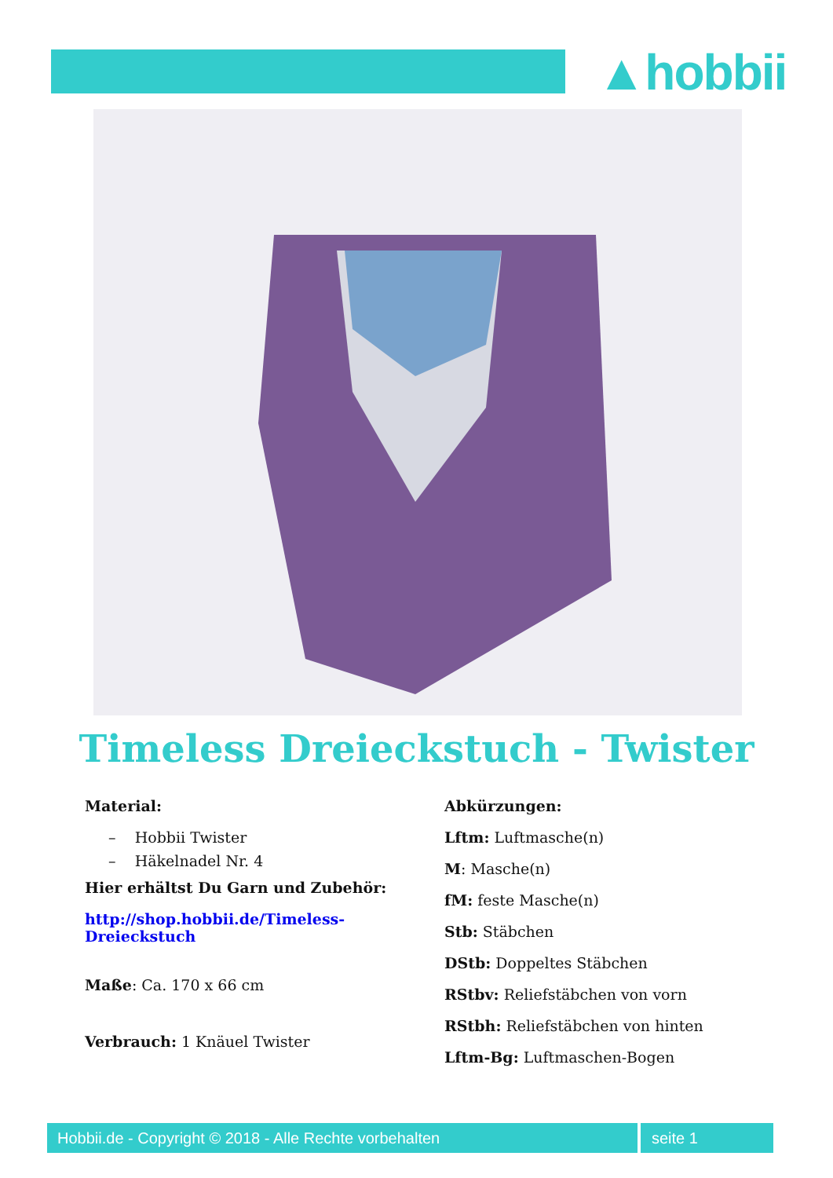▲hobbii
Timeless Dreieckstuch - Twister
Material:
– Hobbii Twister
– Häkelnadel Nr. 4
Hier erhältst Du Garn und Zubehör:
http://shop.hobbii.de/Timeless-Dreieckstuch
Maße: Ca. 170 x 66 cm
Verbrauch: 1 Knäuel Twister
Abkürzungen:
Lftm: Luftmasche(n)
M: Masche(n)
fM: feste Masche(n)
Stb: Stäbchen
DStb: Doppeltes Stäbchen
RStbv: Reliefstäbchen von vorn
RStbh: Reliefstäbchen von hinten
Lftm-Bg: Luftmaschen-Bogen
Hobbii.de - Copyright © 2018 - Alle Rechte vorbehalten seite 1